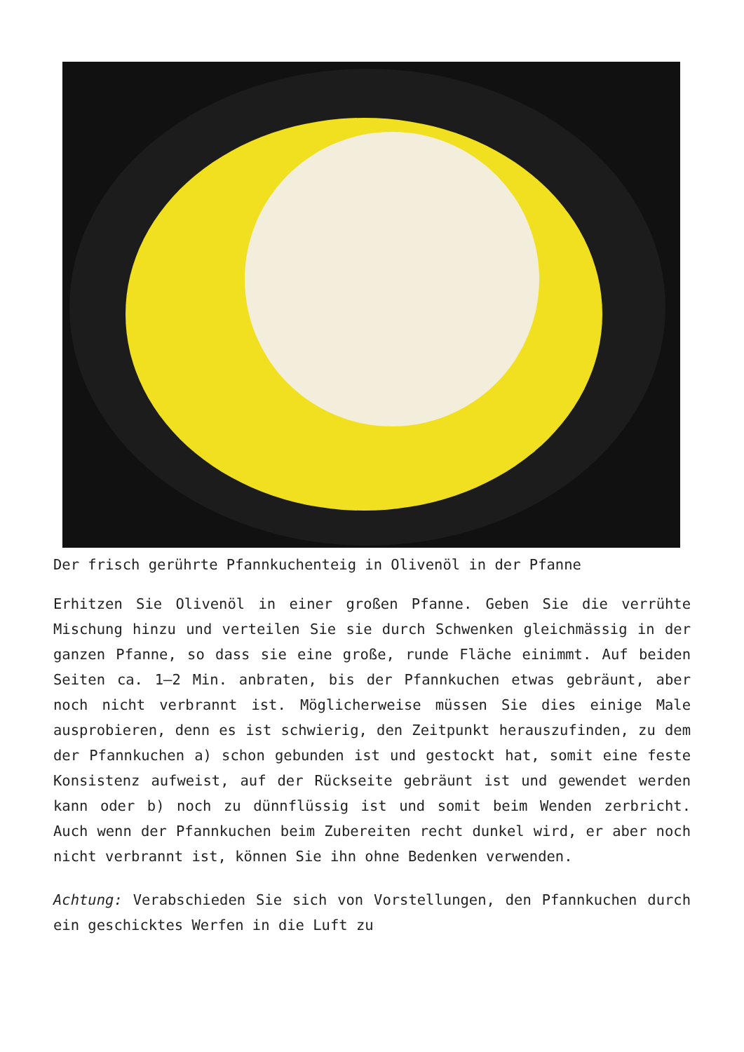Der frisch gerührte Pfannkuchenteig in Olivenöl in der Pfanne
Erhitzen Sie Olivenöl in einer großen Pfanne. Geben Sie die verrühte Mischung hinzu und verteilen Sie sie durch Schwenken gleichmässig in der ganzen Pfanne, so dass sie eine große, runde Fläche einimmt. Auf beiden Seiten ca. 1–2 Min. anbraten, bis der Pfannkuchen etwas gebräunt, aber noch nicht verbrannt ist. Möglicherweise müssen Sie dies einige Male ausprobieren, denn es ist schwierig, den Zeitpunkt herauszufinden, zu dem der Pfannkuchen a) schon gebunden ist und gestockt hat, somit eine feste Konsistenz aufweist, auf der Rückseite gebräunt ist und gewendet werden kann oder b) noch zu dünnflüssig ist und somit beim Wenden zerbricht. Auch wenn der Pfannkuchen beim Zubereiten recht dunkel wird, er aber noch nicht verbrannt ist, können Sie ihn ohne Bedenken verwenden.
Achtung: Verabschieden Sie sich von Vorstellungen, den Pfannkuchen durch ein geschicktes Werfen in die Luft zu